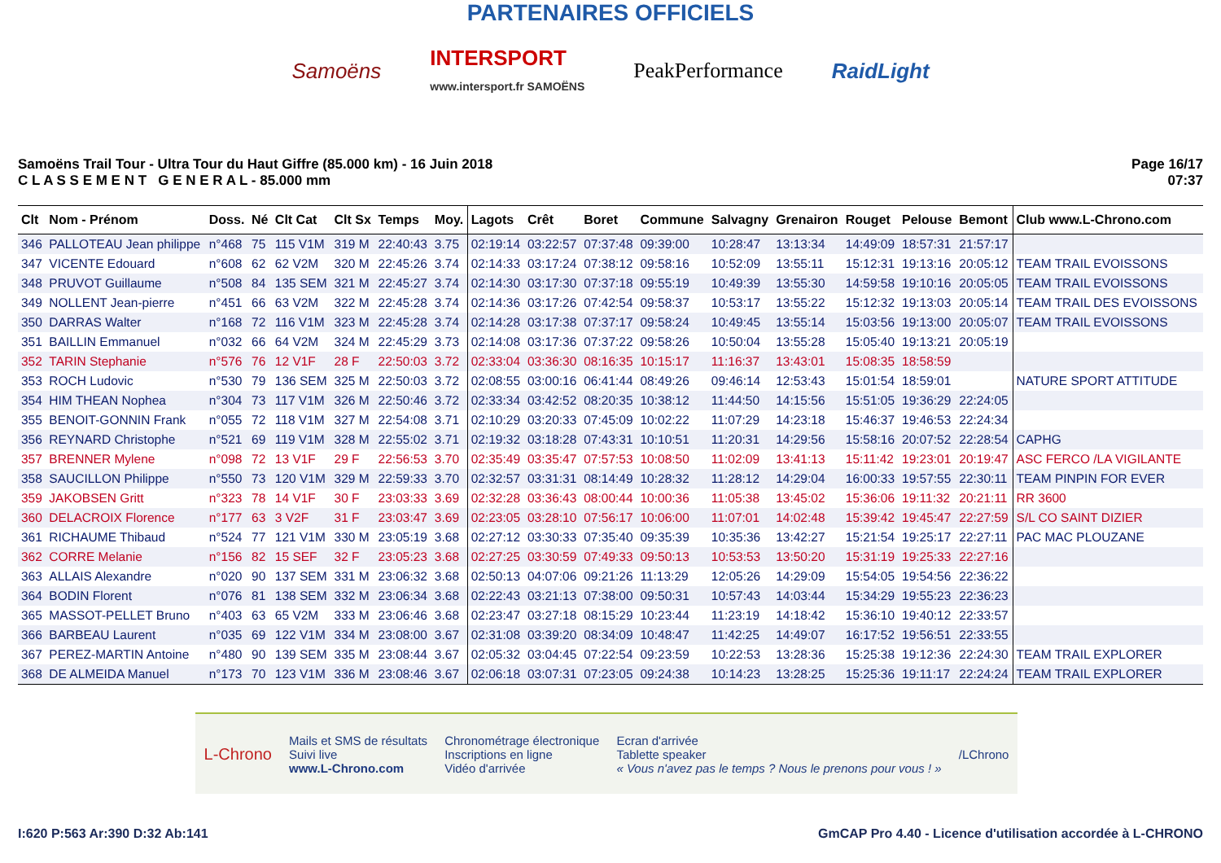PARTENAIRES OFFICIELS
Samoëns INTERSPORT
www.intersport.fr SAMOËNS PeakPerformance RaidLight
Samoëns Trail Tour - Ultra Tour du Haut Giffre (85.000 km) - 16 Juin 2018
C L A S S E M E N T G E N E R A L - 85.000 mm
Page 16/17
07:37
| Clt | Nom - Prénom | Doss. | Né | Clt Cat | Clt Sx | Temps | Moy. | Lagots | Crêt | Boret | Commune | Salvagny | Grenairon | Rouget | Pelouse | Bemont | Club www.L-Chrono.com |
| --- | --- | --- | --- | --- | --- | --- | --- | --- | --- | --- | --- | --- | --- | --- | --- | --- | --- |
| 346 | PALLOTEAU Jean philippe | n°468 | 75 | 115 V1M | 319 M | 22:40:43 | 3.75 | 02:19:14 | 03:22:57 | 07:37:48 | 09:39:00 | 10:28:47 | 13:13:34 | 14:49:09 | 18:57:31 | 21:57:17 | |
| 347 | VICENTE Edouard | n°608 | 62 | 62 V2M | 320 M | 22:45:26 | 3.74 | 02:14:33 | 03:17:24 | 07:38:12 | 09:58:16 | 10:52:09 | 13:55:11 | 15:12:31 | 19:13:16 | 20:05:12 | TEAM TRAIL EVOISSONS |
| 348 | PRUVOT Guillaume | n°508 | 84 | 135 SEM | 321 M | 22:45:27 | 3.74 | 02:14:30 | 03:17:30 | 07:37:18 | 09:55:19 | 10:49:39 | 13:55:30 | 14:59:58 | 19:10:16 | 20:05:05 | TEAM TRAIL EVOISSONS |
| 349 | NOLLENT Jean-pierre | n°451 | 66 | 63 V2M | 322 M | 22:45:28 | 3.74 | 02:14:36 | 03:17:26 | 07:42:54 | 09:58:37 | 10:53:17 | 13:55:22 | 15:12:32 | 19:13:03 | 20:05:14 | TEAM TRAIL DES EVOISSONS |
| 350 | DARRAS Walter | n°168 | 72 | 116 V1M | 323 M | 22:45:28 | 3.74 | 02:14:28 | 03:17:38 | 07:37:17 | 09:58:24 | 10:49:45 | 13:55:14 | 15:03:56 | 19:13:00 | 20:05:07 | TEAM TRAIL EVOISSONS |
| 351 | BAILLIN Emmanuel | n°032 | 66 | 64 V2M | 324 M | 22:45:29 | 3.73 | 02:14:08 | 03:17:36 | 07:37:22 | 09:58:26 | 10:50:04 | 13:55:28 | 15:05:40 | 19:13:21 | 20:05:19 | |
| 352 | TARIN Stephanie | n°576 | 76 | 12 V1F | 28 F | 22:50:03 | 3.72 | 02:33:04 | 03:36:30 | 08:16:35 | 10:15:17 | 11:16:37 | 13:43:01 | 15:08:35 | 18:58:59 | | |
| 353 | ROCH Ludovic | n°530 | 79 | 136 SEM | 325 M | 22:50:03 | 3.72 | 02:08:55 | 03:00:16 | 06:41:44 | 08:49:26 | 09:46:14 | 12:53:43 | 15:01:54 | 18:59:01 | | NATURE SPORT ATTITUDE |
| 354 | HIM THEAN Nophea | n°304 | 73 | 117 V1M | 326 M | 22:50:46 | 3.72 | 02:33:34 | 03:42:52 | 08:20:35 | 10:38:12 | 11:44:50 | 14:15:56 | 15:51:05 | 19:36:29 | 22:24:05 | |
| 355 | BENOIT-GONNIN Frank | n°055 | 72 | 118 V1M | 327 M | 22:54:08 | 3.71 | 02:10:29 | 03:20:33 | 07:45:09 | 10:02:22 | 11:07:29 | 14:23:18 | 15:46:37 | 19:46:53 | 22:24:34 | |
| 356 | REYNARD Christophe | n°521 | 69 | 119 V1M | 328 M | 22:55:02 | 3.71 | 02:19:32 | 03:18:28 | 07:43:31 | 10:10:51 | 11:20:31 | 14:29:56 | 15:58:16 | 20:07:52 | 22:28:54 | CAPHG |
| 357 | BRENNER Mylene | n°098 | 72 | 13 V1F | 29 F | 22:56:53 | 3.70 | 02:35:49 | 03:35:47 | 07:57:53 | 10:08:50 | 11:02:09 | 13:41:13 | 15:11:42 | 19:23:01 | 20:19:47 | ASC FERCO /LA VIGILANTE |
| 358 | SAUCILLON Philippe | n°550 | 73 | 120 V1M | 329 M | 22:59:33 | 3.70 | 02:32:57 | 03:31:31 | 08:14:49 | 10:28:32 | 11:28:12 | 14:29:04 | 16:00:33 | 19:57:55 | 22:30:11 | TEAM PINPIN FOR EVER |
| 359 | JAKOBSEN Gritt | n°323 | 78 | 14 V1F | 30 F | 23:03:33 | 3.69 | 02:32:28 | 03:36:43 | 08:00:44 | 10:00:36 | 11:05:38 | 13:45:02 | 15:36:06 | 19:11:32 | 20:21:11 | RR 3600 |
| 360 | DELACROIX Florence | n°177 | 63 | 3 V2F | 31 F | 23:03:47 | 3.69 | 02:23:05 | 03:28:10 | 07:56:17 | 10:06:00 | 11:07:01 | 14:02:48 | 15:39:42 | 19:45:47 | 22:27:59 | S/L CO SAINT DIZIER |
| 361 | RICHAUME Thibaud | n°524 | 77 | 121 V1M | 330 M | 23:05:19 | 3.68 | 02:27:12 | 03:30:33 | 07:35:40 | 09:35:39 | 10:35:36 | 13:42:27 | 15:21:54 | 19:25:17 | 22:27:11 | PAC MAC PLOUZANE |
| 362 | CORRE Melanie | n°156 | 82 | 15 SEF | 32 F | 23:05:23 | 3.68 | 02:27:25 | 03:30:59 | 07:49:33 | 09:50:13 | 10:53:53 | 13:50:20 | 15:31:19 | 19:25:33 | 22:27:16 | |
| 363 | ALLAIS Alexandre | n°020 | 90 | 137 SEM | 331 M | 23:06:32 | 3.68 | 02:50:13 | 04:07:06 | 09:21:26 | 11:13:29 | 12:05:26 | 14:29:09 | 15:54:05 | 19:54:56 | 22:36:22 | |
| 364 | BODIN Florent | n°076 | 81 | 138 SEM | 332 M | 23:06:34 | 3.68 | 02:22:43 | 03:21:13 | 07:38:00 | 09:50:31 | 10:57:43 | 14:03:44 | 15:34:29 | 19:55:23 | 22:36:23 | |
| 365 | MASSOT-PELLET Bruno | n°403 | 63 | 65 V2M | 333 M | 23:06:46 | 3.68 | 02:23:47 | 03:27:18 | 08:15:29 | 10:23:44 | 11:23:19 | 14:18:42 | 15:36:10 | 19:40:12 | 22:33:57 | |
| 366 | BARBEAU Laurent | n°035 | 69 | 122 V1M | 334 M | 23:08:00 | 3.67 | 02:31:08 | 03:39:20 | 08:34:09 | 10:48:47 | 11:42:25 | 14:49:07 | 16:17:52 | 19:56:51 | 22:33:55 | |
| 367 | PEREZ-MARTIN Antoine | n°480 | 90 | 139 SEM | 335 M | 23:08:44 | 3.67 | 02:05:32 | 03:04:45 | 07:22:54 | 09:23:59 | 10:22:53 | 13:28:36 | 15:25:38 | 19:12:36 | 22:24:30 | TEAM TRAIL EXPLORER |
| 368 | DE ALMEIDA Manuel | n°173 | 70 | 123 V1M | 336 M | 23:08:46 | 3.67 | 02:06:18 | 03:07:31 | 07:23:05 | 09:24:38 | 10:14:23 | 13:28:25 | 15:25:36 | 19:11:17 | 22:24:24 | TEAM TRAIL EXPLORER |
L-Chrono Mails et SMS de résultats
Suivi live
www.L-Chrono.com Chronométrage électronique
Inscriptions en ligne
Vidéo d'arrivée Ecran d'arrivée
Tablette speaker
« Vous n'avez pas le temps ? Nous le prenons pour vous ! » /LChrono
I:620 P:563 Ar:390 D:32 Ab:141 GmCAP Pro 4.40 - Licence d'utilisation accordée à L-CHRONO